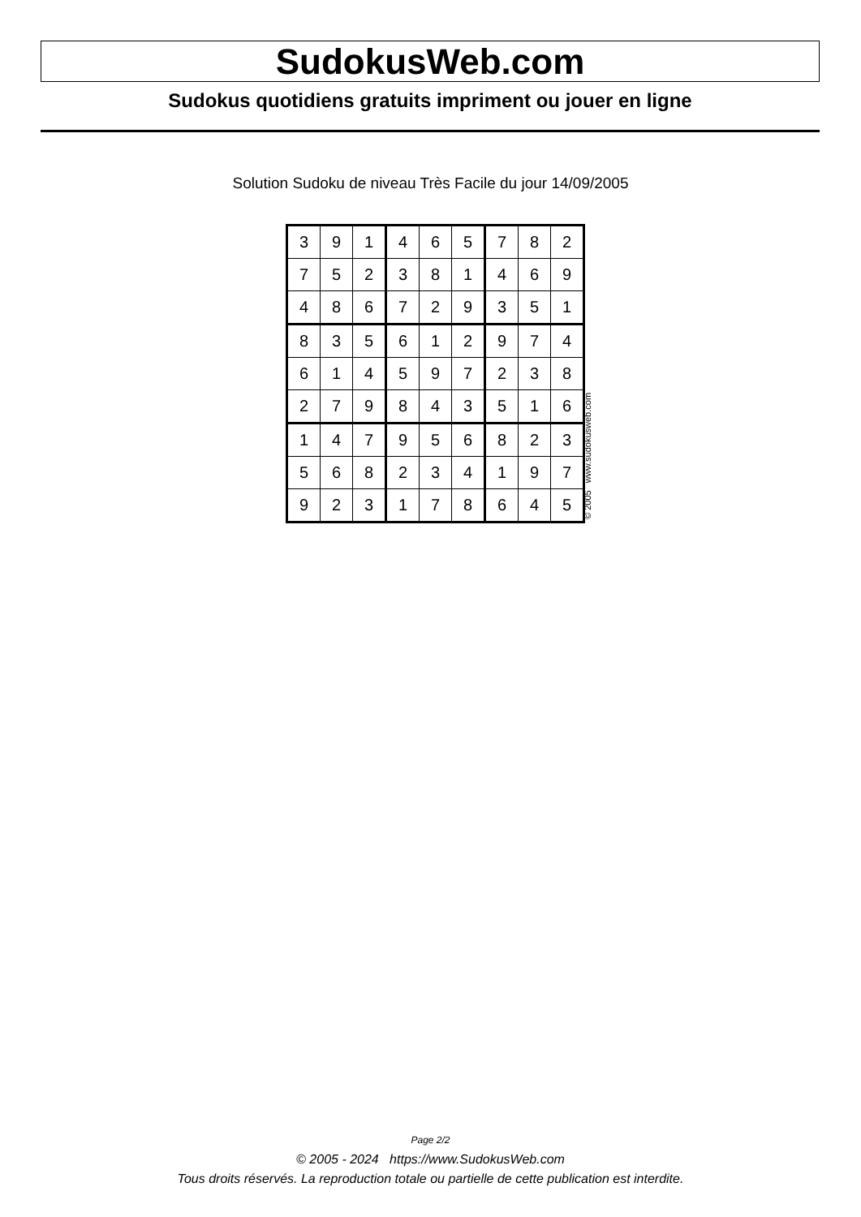SudokusWeb.com
Sudokus quotidiens gratuits impriment ou jouer en ligne
Solution Sudoku de niveau Très Facile du jour 14/09/2005
| 3 | 9 | 1 | 4 | 6 | 5 | 7 | 8 | 2 |
| 7 | 5 | 2 | 3 | 8 | 1 | 4 | 6 | 9 |
| 4 | 8 | 6 | 7 | 2 | 9 | 3 | 5 | 1 |
| 8 | 3 | 5 | 6 | 1 | 2 | 9 | 7 | 4 |
| 6 | 1 | 4 | 5 | 9 | 7 | 2 | 3 | 8 |
| 2 | 7 | 9 | 8 | 4 | 3 | 5 | 1 | 6 |
| 1 | 4 | 7 | 9 | 5 | 6 | 8 | 2 | 3 |
| 5 | 6 | 8 | 2 | 3 | 4 | 1 | 9 | 7 |
| 9 | 2 | 3 | 1 | 7 | 8 | 6 | 4 | 5 |
© 2005 www.sudokusweb.com
Page 2/2
© 2005 - 2024 https://www.SudokusWeb.com
Tous droits réservés. La reproduction totale ou partielle de cette publication est interdite.